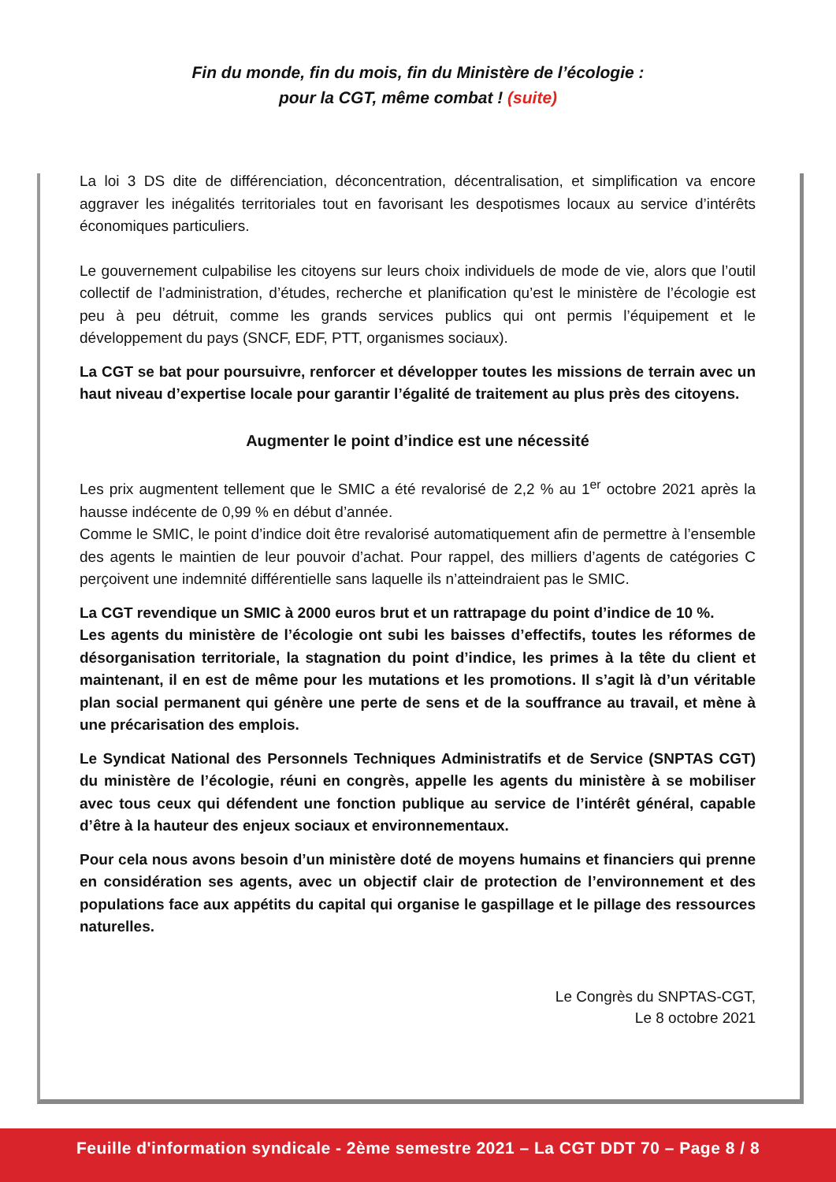Fin du monde, fin du mois, fin du Ministère de l’écologie :
pour la CGT, même combat ! (suite)
La loi 3 DS dite de différenciation, déconcentration, décentralisation, et simplification va encore aggraver les inégalités territoriales tout en favorisant les despotismes locaux au service d’intérêts économiques particuliers.
Le gouvernement culpabilise les citoyens sur leurs choix individuels de mode de vie, alors que l’outil collectif de l’administration, d’études, recherche et planification qu’est le ministère de l’écologie est peu à peu détruit, comme les grands services publics qui ont permis l’équipement et le développement du pays (SNCF, EDF, PTT, organismes sociaux).
La CGT se bat pour poursuivre, renforcer et développer toutes les missions de terrain avec un haut niveau d’expertise locale pour garantir l’égalité de traitement au plus près des citoyens.
Augmenter le point d’indice est une nécessité
Les prix augmentent tellement que le SMIC a été revalorisé de 2,2 % au 1<sup>er</sup> octobre 2021 après la hausse indécente de 0,99 % en début d’année.
Comme le SMIC, le point d’indice doit être revalorisé automatiquement afin de permettre à l’ensemble des agents le maintien de leur pouvoir d’achat. Pour rappel, des milliers d’agents de catégories C perçoivent une indemnité différentielle sans laquelle ils n’atteindraient pas le SMIC.
La CGT revendique un SMIC à 2000 euros brut et un rattrapage du point d’indice de 10 %.
Les agents du ministère de l’écologie ont subi les baisses d’effectifs, toutes les réformes de désorganisation territoriale, la stagnation du point d’indice, les primes à la tête du client et maintenant, il en est de même pour les mutations et les promotions. Il s’agit là d’un véritable plan social permanent qui génère une perte de sens et de la souffrance au travail, et mène à une précarisation des emplois.
Le Syndicat National des Personnels Techniques Administratifs et de Service (SNPTAS CGT) du ministère de l’écologie, réuni en congrès, appelle les agents du ministère à se mobiliser avec tous ceux qui défendent une fonction publique au service de l’intérêt général, capable d’être à la hauteur des enjeux sociaux et environnementaux.
Pour cela nous avons besoin d’un ministère doté de moyens humains et financiers qui prenne en considération ses agents, avec un objectif clair de protection de l’environnement et des populations face aux appétits du capital qui organise le gaspillage et le pillage des ressources naturelles.
Le Congrès du SNPTAS-CGT,
Le 8 octobre 2021
Feuille d'information syndicale - 2ème semestre 2021 – La CGT DDT 70 – Page 8 / 8